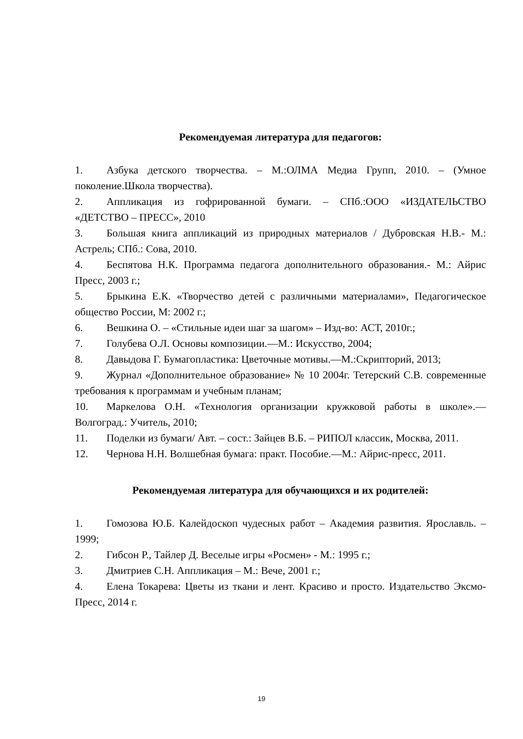Рекомендуемая литература для педагогов:
1. Азбука детского творчества. – М.:ОЛМА Медиа Групп, 2010. – (Умное поколение.Школа творчества).
2. Аппликация из гофрированной бумаги. – СПб.:ООО «ИЗДАТЕЛЬСТВО «ДЕТСТВО – ПРЕСС», 2010
3. Большая книга аппликаций из природных материалов / Дубровская Н.В.- М.: Астрель; СПб.: Сова, 2010.
4. Беспятова Н.К. Программа педагога дополнительного образования.- М.: Айрис Пресс, 2003 г.;
5. Брыкина Е.К. «Творчество детей с различными материалами», Педагогическое общество России, М: 2002 г.;
6. Вешкина О. – «Стильные идеи шаг за шагом» – Изд-во: АСТ, 2010г.;
7. Голубева О.Л. Основы композиции.—М.: Искусство, 2004;
8. Давыдова Г. Бумагопластика: Цветочные мотивы.—М.:Скрипторий, 2013;
9. Журнал «Дополнительное образование» № 10 2004г. Тетерский С.В. современные требования к программам и учебным планам;
10. Маркелова О.Н. «Технология организации кружковой работы в школе».—Волгоград.: Учитель, 2010;
11. Поделки из бумаги/ Авт. – сост.: Зайцев В.Б. – РИПОЛ классик, Москва, 2011.
12. Чернова Н.Н. Волшебная бумага: практ. Пособие.—М.: Айрис-пресс, 2011.
Рекомендуемая литература для обучающихся и их родителей:
1. Гомозова Ю.Б. Калейдоскоп чудесных работ – Академия развития. Ярославль. – 1999;
2. Гибсон Р., Тайлер Д. Веселые игры «Росмен» - М.: 1995 г.;
3. Дмитриев С.Н. Аппликация – М.: Вече, 2001 г.;
4. Елена Токарева: Цветы из ткани и лент. Красиво и просто. Издательство Эксмо-Пресс, 2014 г.
19